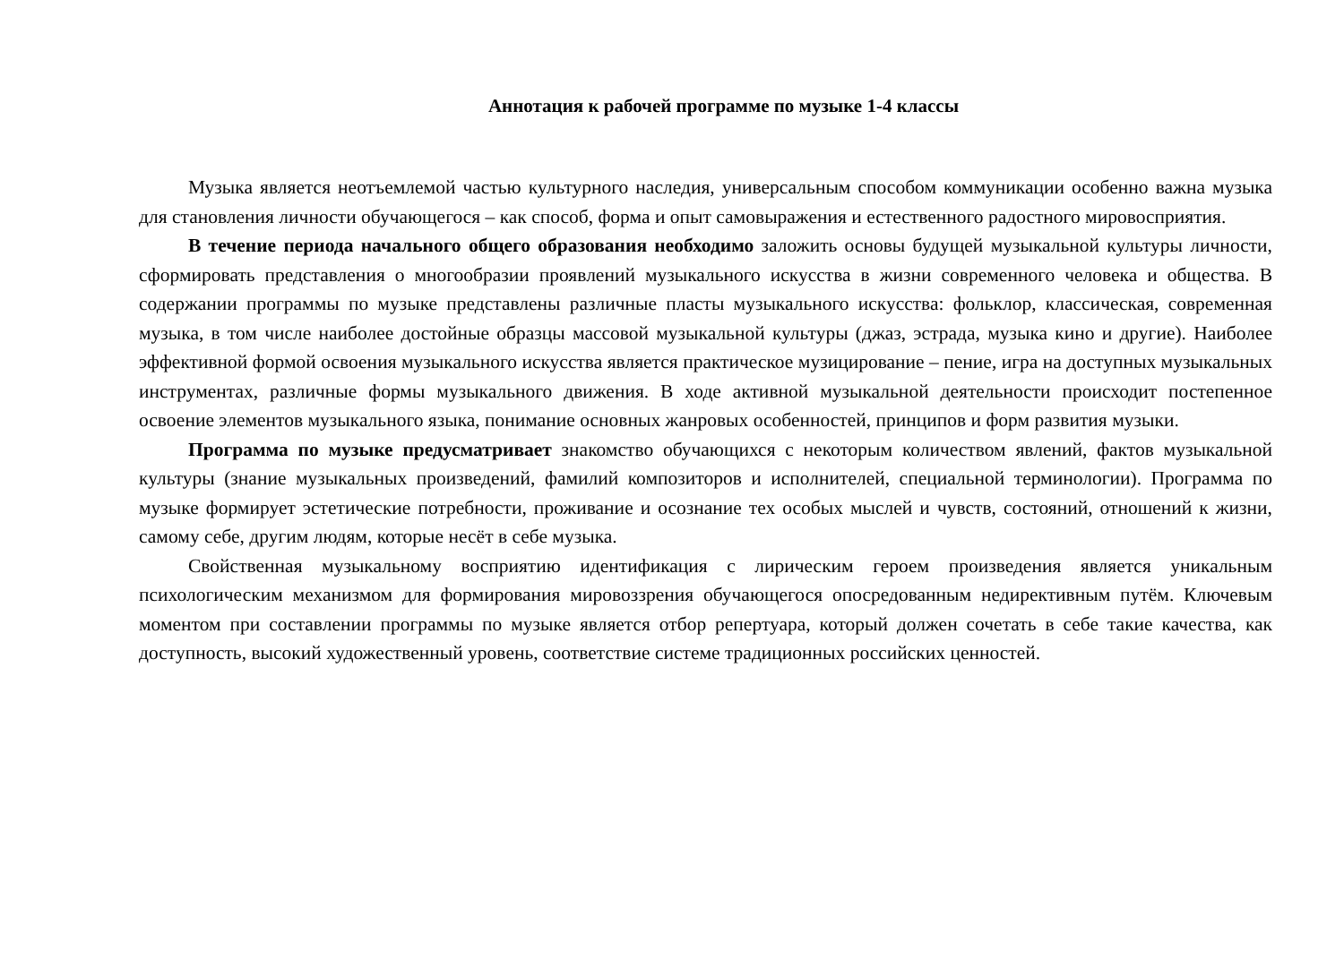Аннотация к рабочей программе по музыке 1-4 классы
Музыка является неотъемлемой частью культурного наследия, универсальным способом коммуникации особенно важна музыка для становления личности обучающегося – как способ, форма и опыт самовыражения и естественного радостного мировосприятия.
В течение периода начального общего образования необходимо заложить основы будущей музыкальной культуры личности, сформировать представления о многообразии проявлений музыкального искусства в жизни современного человека и общества. В содержании программы по музыке представлены различные пласты музыкального искусства: фольклор, классическая, современная музыка, в том числе наиболее достойные образцы массовой музыкальной культуры (джаз, эстрада, музыка кино и другие). Наиболее эффективной формой освоения музыкального искусства является практическое музицирование – пение, игра на доступных музыкальных инструментах, различные формы музыкального движения. В ходе активной музыкальной деятельности происходит постепенное освоение элементов музыкального языка, понимание основных жанровых особенностей, принципов и форм развития музыки.
Программа по музыке предусматривает знакомство обучающихся с некоторым количеством явлений, фактов музыкальной культуры (знание музыкальных произведений, фамилий композиторов и исполнителей, специальной терминологии). Программа по музыке формирует эстетические потребности, проживание и осознание тех особых мыслей и чувств, состояний, отношений к жизни, самому себе, другим людям, которые несёт в себе музыка.
Свойственная музыкальному восприятию идентификация с лирическим героем произведения является уникальным психологическим механизмом для формирования мировоззрения обучающегося опосредованным недирективным путём. Ключевым моментом при составлении программы по музыке является отбор репертуара, который должен сочетать в себе такие качества, как доступность, высокий художественный уровень, соответствие системе традиционных российских ценностей.